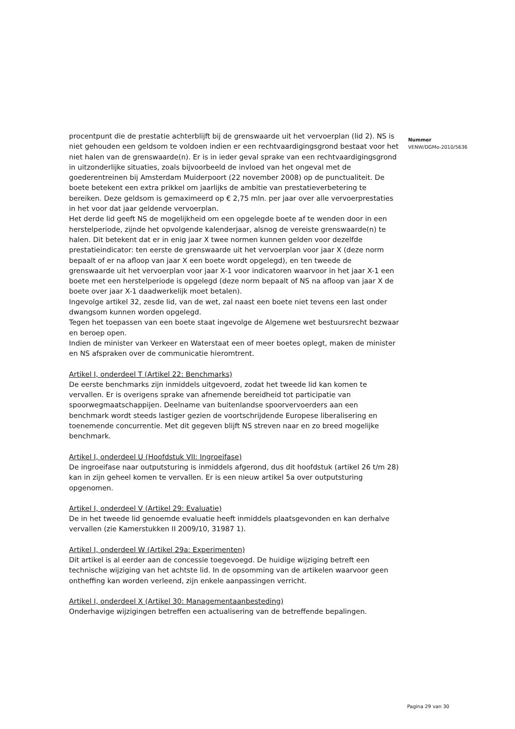procentpunt die de prestatie achterblijft bij de grenswaarde uit het vervoerplan (lid 2). NS is niet gehouden een geldsom te voldoen indien er een rechtvaardigingsgrond bestaat voor het niet halen van de grenswaarde(n). Er is in ieder geval sprake van een rechtvaardigingsgrond in uitzonderlijke situaties, zoals bijvoorbeeld de invloed van het ongeval met de goederentreinen bij Amsterdam Muiderpoort (22 november 2008) op de punctualiteit. De boete betekent een extra prikkel om jaarlijks de ambitie van prestatieverbetering te bereiken. Deze geldsom is gemaximeerd op € 2,75 mln. per jaar over alle vervoerprestaties in het voor dat jaar geldende vervoerplan.
Het derde lid geeft NS de mogelijkheid om een opgelegde boete af te wenden door in een herstelperiode, zijnde het opvolgende kalenderjaar, alsnog de vereiste grenswaarde(n) te halen. Dit betekent dat er in enig jaar X twee normen kunnen gelden voor dezelfde prestatieindicator: ten eerste de grenswaarde uit het vervoerplan voor jaar X (deze norm bepaalt of er na afloop van jaar X een boete wordt opgelegd), en ten tweede de grenswaarde uit het vervoerplan voor jaar X-1 voor indicatoren waarvoor in het jaar X-1 een boete met een herstelperiode is opgelegd (deze norm bepaalt of NS na afloop van jaar X de boete over jaar X-1 daadwerkelijk moet betalen).
Ingevolge artikel 32, zesde lid, van de wet, zal naast een boete niet tevens een last onder dwangsom kunnen worden opgelegd.
Tegen het toepassen van een boete staat ingevolge de Algemene wet bestuursrecht bezwaar en beroep open.
Indien de minister van Verkeer en Waterstaat een of meer boetes oplegt, maken de minister en NS afspraken over de communicatie hieromtrent.
Artikel I, onderdeel T (Artikel 22: Benchmarks)
De eerste benchmarks zijn inmiddels uitgevoerd, zodat het tweede lid kan komen te vervallen. Er is overigens sprake van afnemende bereidheid tot participatie van spoorwegmaatschappijen. Deelname van buitenlandse spoorvervoerders aan een benchmark wordt steeds lastiger gezien de voortschrijdende Europese liberalisering en toenemende concurrentie. Met dit gegeven blijft NS streven naar en zo breed mogelijke benchmark.
Artikel I, onderdeel U (Hoofdstuk VII: Ingroeifase)
De ingroeifase naar outputsturing is inmiddels afgerond, dus dit hoofdstuk (artikel 26 t/m 28) kan in zijn geheel komen te vervallen. Er is een nieuw artikel 5a over outputsturing opgenomen.
Artikel I, onderdeel V (Artikel 29: Evaluatie)
De in het tweede lid genoemde evaluatie heeft inmiddels plaatsgevonden en kan derhalve vervallen (zie Kamerstukken II 2009/10, 31987 1).
Artikel I, onderdeel W (Artikel 29a: Experimenten)
Dit artikel is al eerder aan de concessie toegevoegd. De huidige wijziging betreft een technische wijziging van het achtste lid. In de opsomming van de artikelen waarvoor geen ontheffing kan worden verleend, zijn enkele aanpassingen verricht.
Artikel I, onderdeel X (Artikel 30: Managementaanbesteding)
Onderhavige wijzigingen betreffen een actualisering van de betreffende bepalingen.
Nummer
VENW/DGMo-2010/5636
Pagina 29 van 30